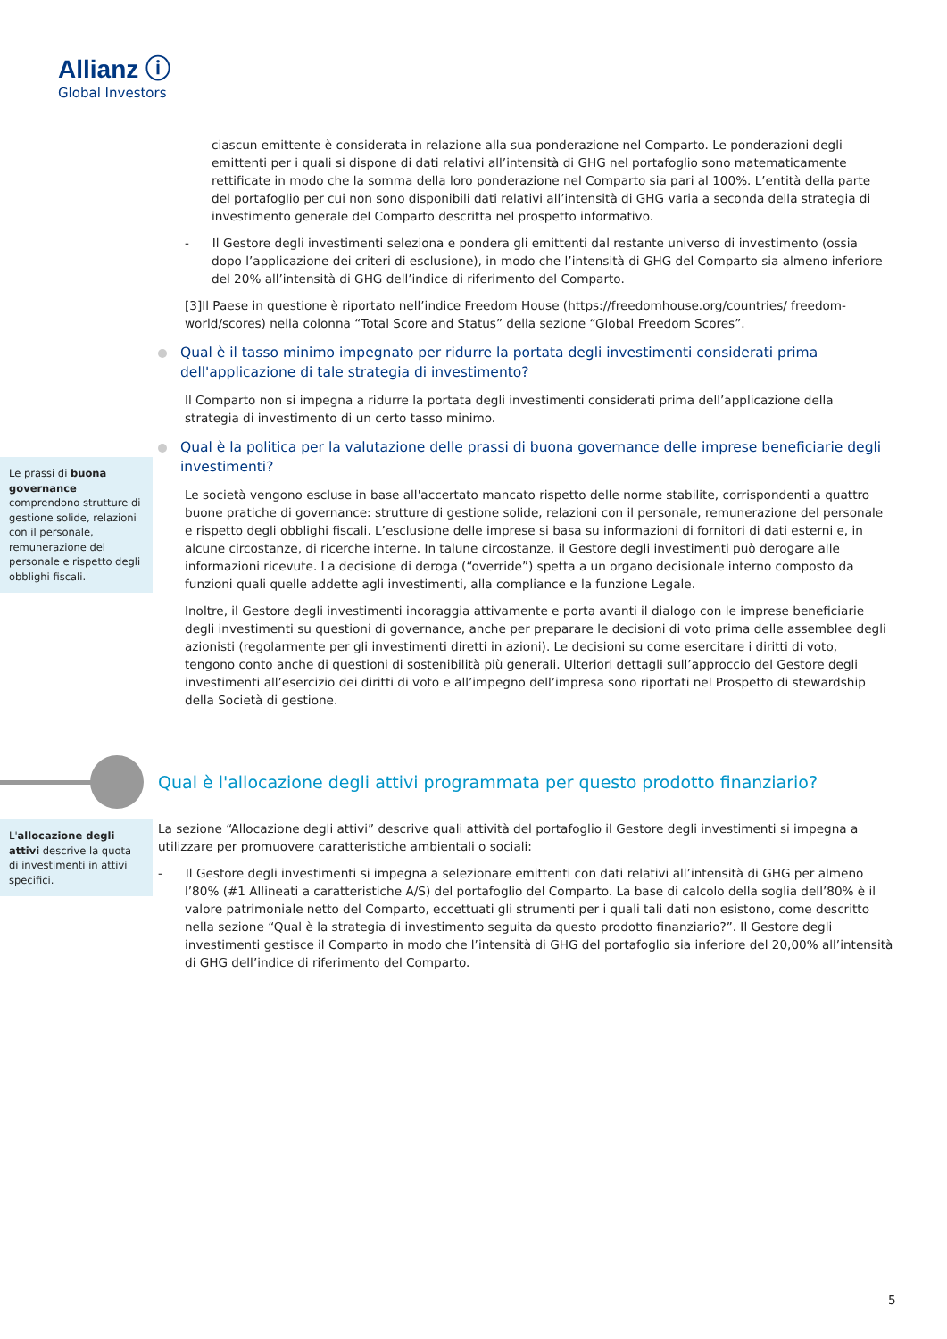Allianz ⓘ
Global Investors
ciascun emittente è considerata in relazione alla sua ponderazione nel Comparto. Le ponderazioni degli emittenti per i quali si dispone di dati relativi all’intensità di GHG nel portafoglio sono matematicamente rettificate in modo che la somma della loro ponderazione nel Comparto sia pari al 100%. L’entità della parte del portafoglio per cui non sono disponibili dati relativi all’intensità di GHG varia a seconda della strategia di investimento generale del Comparto descritta nel prospetto informativo.
- Il Gestore degli investimenti seleziona e pondera gli emittenti dal restante universo di investimento (ossia dopo l’applicazione dei criteri di esclusione), in modo che l’intensità di GHG del Comparto sia almeno inferiore del 20% all’intensità di GHG dell’indice di riferimento del Comparto.
[3]Il Paese in questione è riportato nell’indice Freedom House (https://freedomhouse.org/countries/ freedom-world/scores) nella colonna “Total Score and Status” della sezione “Global Freedom Scores”.
Qual è il tasso minimo impegnato per ridurre la portata degli investimenti considerati prima dell'applicazione di tale strategia di investimento?
Il Comparto non si impegna a ridurre la portata degli investimenti considerati prima dell’applicazione della strategia di investimento di un certo tasso minimo.
Qual è la politica per la valutazione delle prassi di buona governance delle imprese beneficiarie degli investimenti?
Le società vengono escluse in base all'accertato mancato rispetto delle norme stabilite, corrispondenti a quattro buone pratiche di governance: strutture di gestione solide, relazioni con il personale, remunerazione del personale e rispetto degli obblighi fiscali. L’esclusione delle imprese si basa su informazioni di fornitori di dati esterni e, in alcune circostanze, di ricerche interne. In talune circostanze, il Gestore degli investimenti può derogare alle informazioni ricevute. La decisione di deroga (“override”) spetta a un organo decisionale interno composto da funzioni quali quelle addette agli investimenti, alla compliance e la funzione Legale.
Inoltre, il Gestore degli investimenti incoraggia attivamente e porta avanti il dialogo con le imprese beneficiarie degli investimenti su questioni di governance, anche per preparare le decisioni di voto prima delle assemblee degli azionisti (regolarmente per gli investimenti diretti in azioni). Le decisioni su come esercitare i diritti di voto, tengono conto anche di questioni di sostenibilità più generali. Ulteriori dettagli sull’approccio del Gestore degli investimenti all’esercizio dei diritti di voto e all’impegno dell’impresa sono riportati nel Prospetto di stewardship della Società di gestione.
Le prassi di buona governance comprendono strutture di gestione solide, relazioni con il personale, remunerazione del personale e rispetto degli obblighi fiscali.
Qual è l'allocazione degli attivi programmata per questo prodotto finanziario?
L'allocazione degli attivi descrive la quota di investimenti in attivi specifici.
La sezione “Allocazione degli attivi” descrive quali attività del portafoglio il Gestore degli investimenti si impegna a utilizzare per promuovere caratteristiche ambientali o sociali:
- Il Gestore degli investimenti si impegna a selezionare emittenti con dati relativi all’intensità di GHG per almeno l’80% (#1 Allineati a caratteristiche A/S) del portafoglio del Comparto. La base di calcolo della soglia dell’80% è il valore patrimoniale netto del Comparto, eccettuati gli strumenti per i quali tali dati non esistono, come descritto nella sezione “Qual è la strategia di investimento seguita da questo prodotto finanziario?”. Il Gestore degli investimenti gestisce il Comparto in modo che l’intensità di GHG del portafoglio sia inferiore del 20,00% all’intensità di GHG dell’indice di riferimento del Comparto.
5